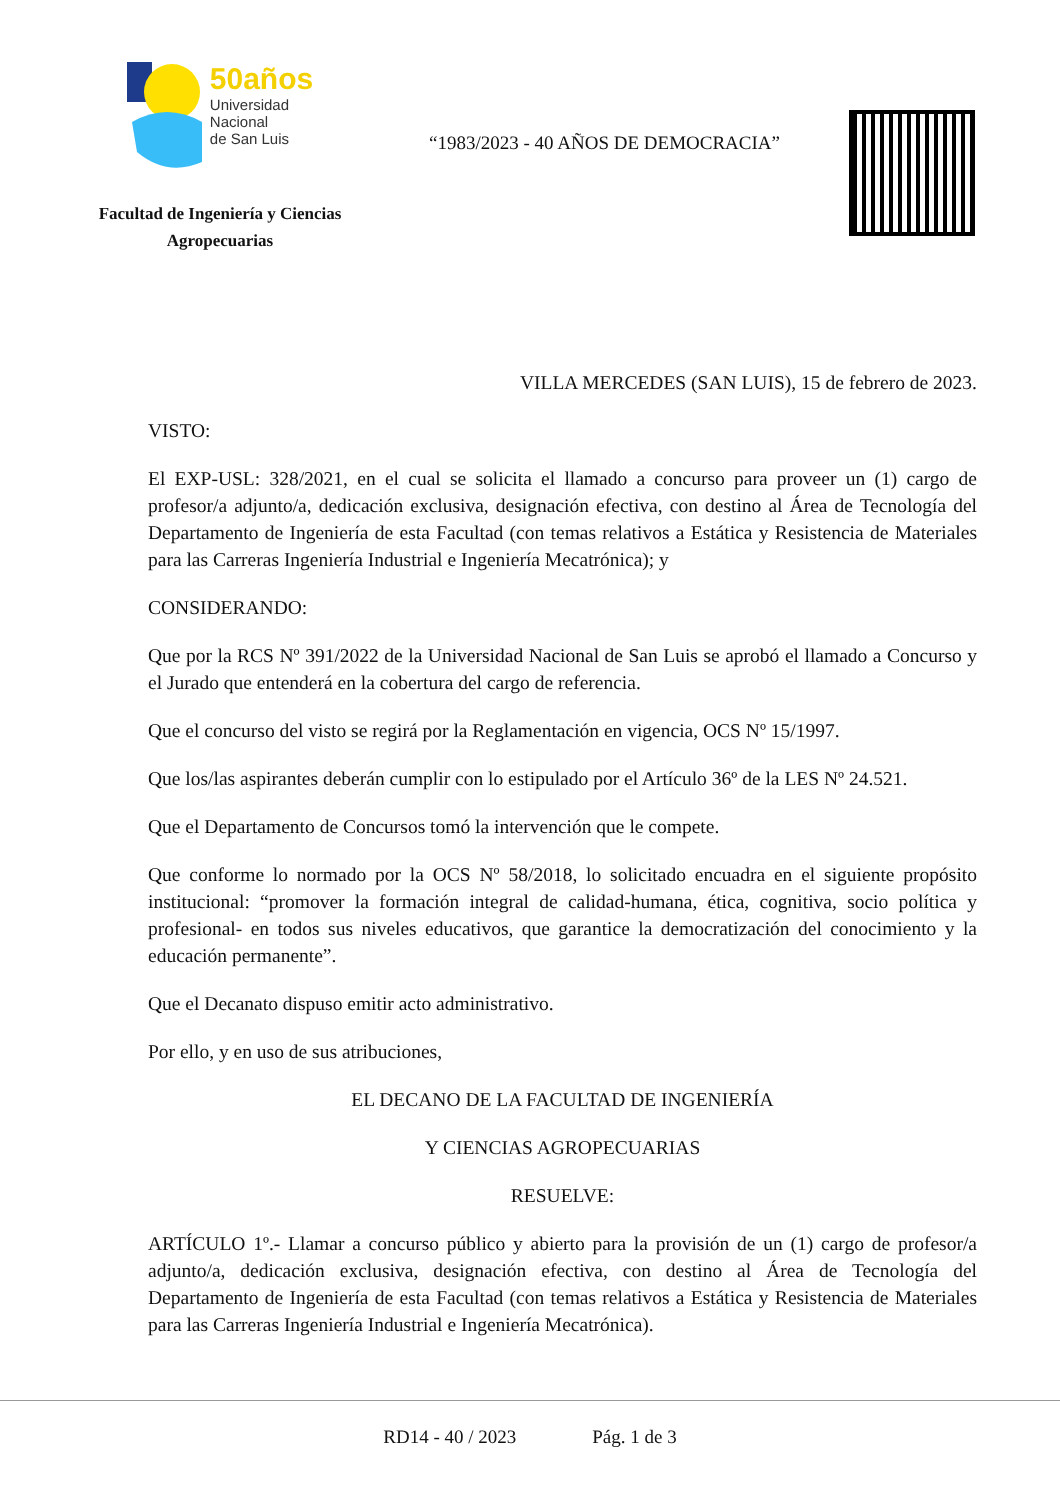50años
Universidad
Nacional
de San Luis
Facultad de Ingeniería y Ciencias
Agropecuarias
“1983/2023 - 40 AÑOS DE DEMOCRACIA”
VILLA MERCEDES (SAN LUIS), 15 de febrero de 2023.
VISTO:
El EXP-USL: 328/2021, en el cual se solicita el llamado a concurso para proveer un (1) cargo de profesor/a adjunto/a, dedicación exclusiva, designación efectiva, con destino al Área de Tecnología del Departamento de Ingeniería de esta Facultad (con temas relativos a Estática y Resistencia de Materiales para las Carreras Ingeniería Industrial e Ingeniería Mecatrónica); y
CONSIDERANDO:
Que por la RCS Nº 391/2022 de la Universidad Nacional de San Luis se aprobó el llamado a Concurso y el Jurado que entenderá en la cobertura del cargo de referencia.
Que el concurso del visto se regirá por la Reglamentación en vigencia, OCS Nº 15/1997.
Que los/las aspirantes deberán cumplir con lo estipulado por el Artículo 36º de la LES Nº 24.521.
Que el Departamento de Concursos tomó la intervención que le compete.
Que conforme lo normado por la OCS Nº 58/2018, lo solicitado encuadra en el siguiente propósito institucional: “promover la formación integral de calidad-humana, ética, cognitiva, socio política y profesional- en todos sus niveles educativos, que garantice la democratización del conocimiento y la educación permanente”.
Que el Decanato dispuso emitir acto administrativo.
Por ello, y en uso de sus atribuciones,
EL DECANO DE LA FACULTAD DE INGENIERÍA
Y CIENCIAS AGROPECUARIAS
RESUELVE:
ARTÍCULO 1º.- Llamar a concurso público y abierto para la provisión de un (1) cargo de profesor/a adjunto/a, dedicación exclusiva, designación efectiva, con destino al Área de Tecnología del Departamento de Ingeniería de esta Facultad (con temas relativos a Estática y Resistencia de Materiales para las Carreras Ingeniería Industrial e Ingeniería Mecatrónica).
RD14 - 40 / 2023 Pág. 1 de 3